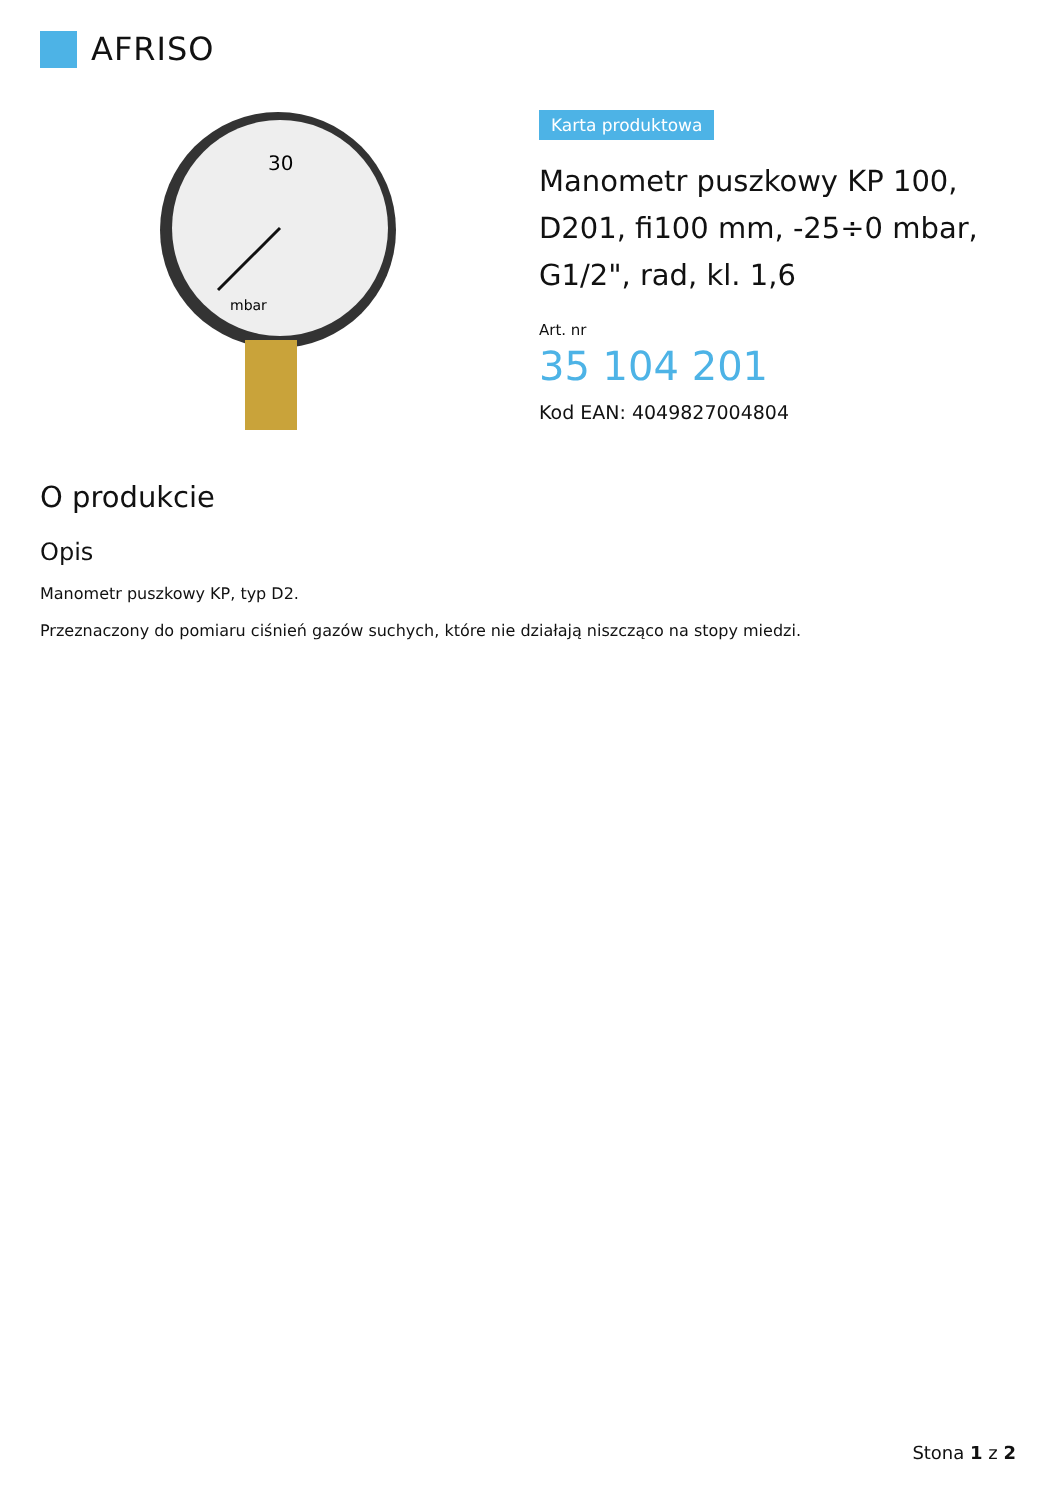AFRISO
30
mbar
Karta produktowa
Manometr puszkowy KP 100, D201, fi100 mm, -25÷0 mbar, G1/2", rad, kl. 1,6
Art. nr
35 104 201
Kod EAN: 4049827004804
O produkcie
Opis
Manometr puszkowy KP, typ D2.
Przeznaczony do pomiaru ciśnień gazów suchych, które nie działają niszcząco na stopy miedzi.
Stona 1 z 2